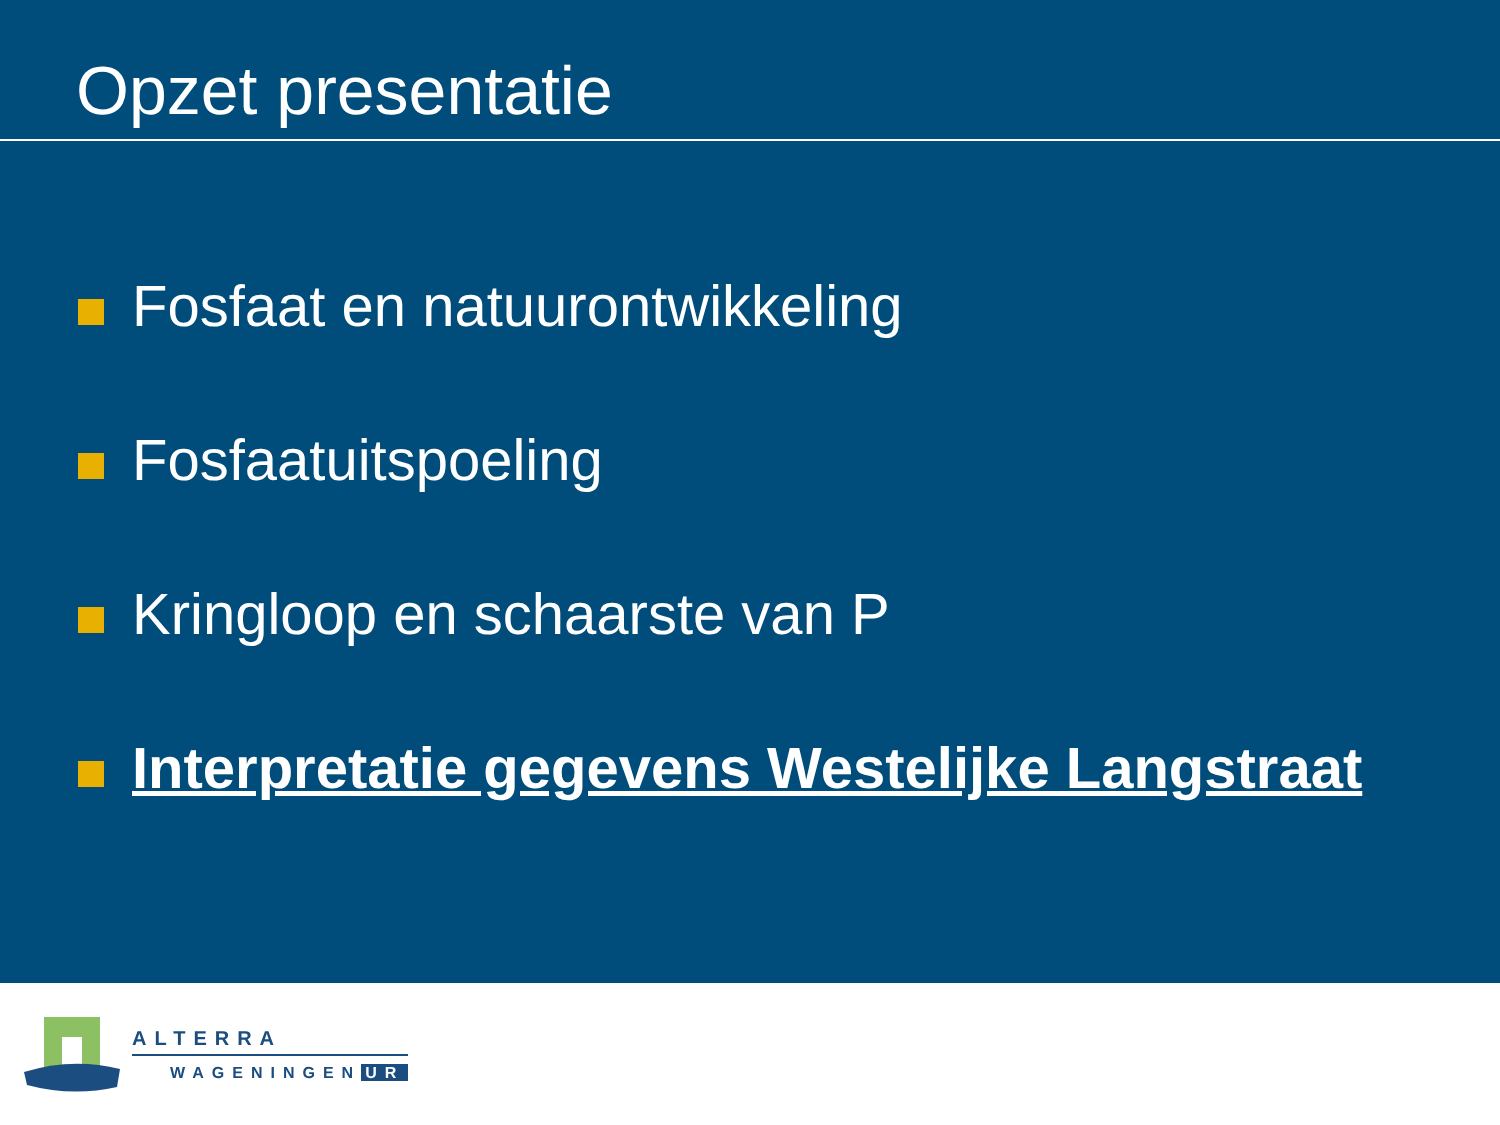Opzet presentatie
Fosfaat en natuurontwikkeling
Fosfaatuitspoeling
Kringloop en schaarste van P
Interpretatie gegevens Westelijke Langstraat
ALTERRA
WAGENINGEN UR